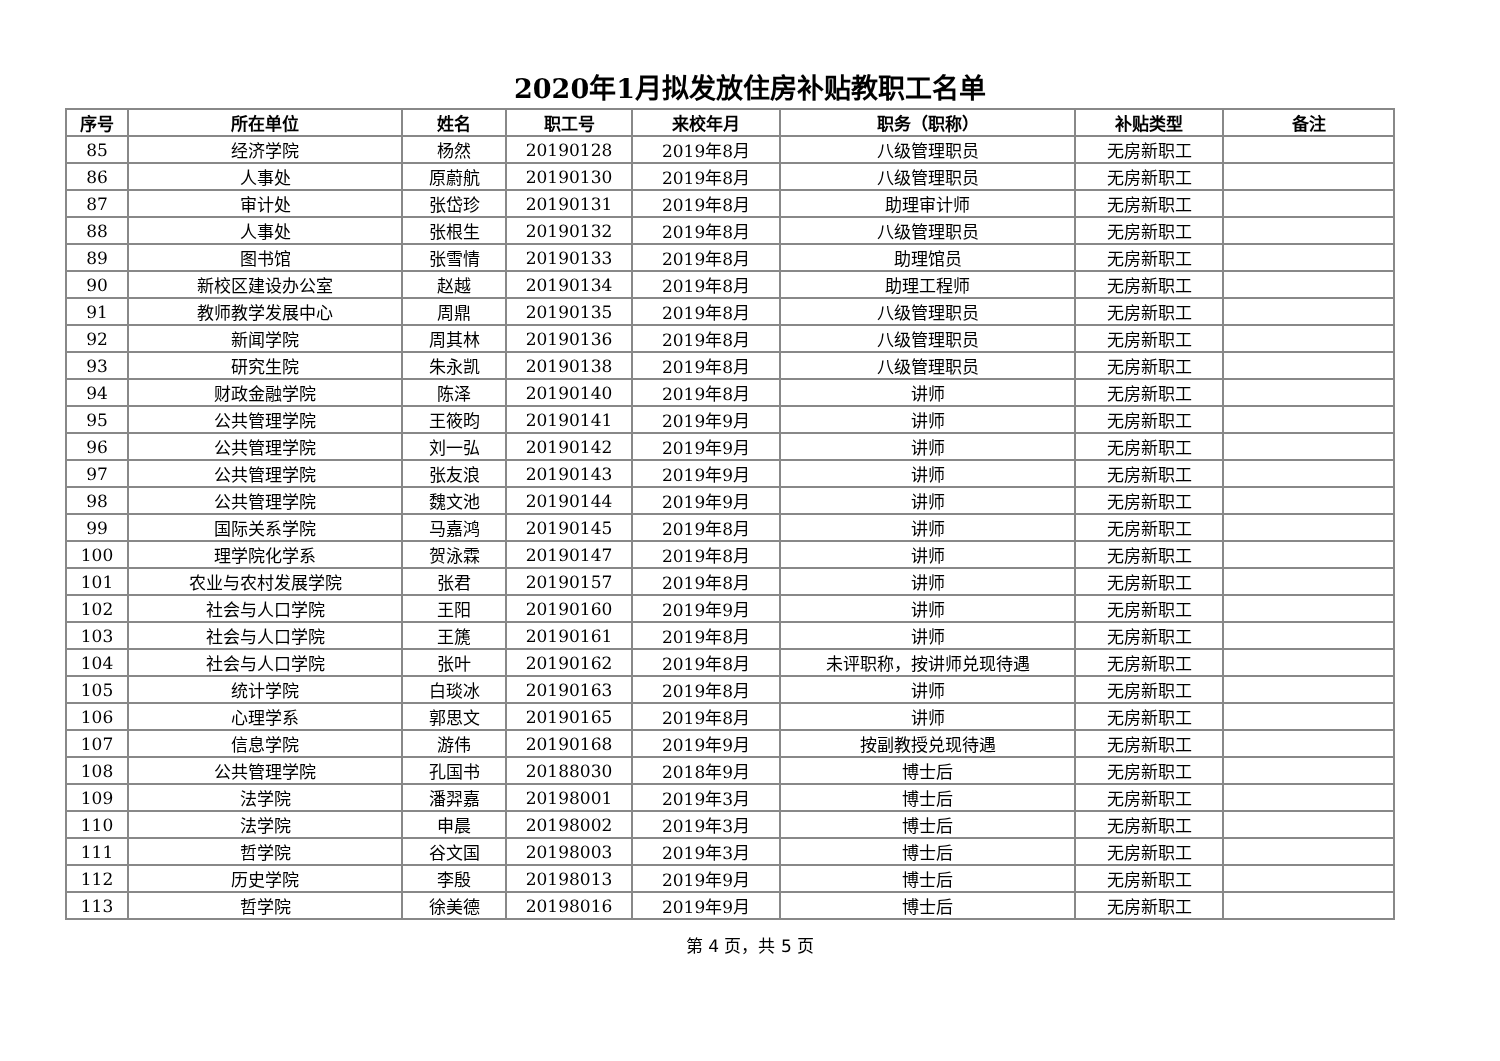2020年1月拟发放住房补贴教职工名单
| 序号 | 所在单位 | 姓名 | 职工号 | 来校年月 | 职务（职称） | 补贴类型 | 备注 |
| --- | --- | --- | --- | --- | --- | --- | --- |
| 85 | 经济学院 | 杨然 | 20190128 | 2019年8月 | 八级管理职员 | 无房新职工 | |
| 86 | 人事处 | 原蔚航 | 20190130 | 2019年8月 | 八级管理职员 | 无房新职工 | |
| 87 | 审计处 | 张岱珍 | 20190131 | 2019年8月 | 助理审计师 | 无房新职工 | |
| 88 | 人事处 | 张根生 | 20190132 | 2019年8月 | 八级管理职员 | 无房新职工 | |
| 89 | 图书馆 | 张雪情 | 20190133 | 2019年8月 | 助理馆员 | 无房新职工 | |
| 90 | 新校区建设办公室 | 赵越 | 20190134 | 2019年8月 | 助理工程师 | 无房新职工 | |
| 91 | 教师教学发展中心 | 周鼎 | 20190135 | 2019年8月 | 八级管理职员 | 无房新职工 | |
| 92 | 新闻学院 | 周其林 | 20190136 | 2019年8月 | 八级管理职员 | 无房新职工 | |
| 93 | 研究生院 | 朱永凯 | 20190138 | 2019年8月 | 八级管理职员 | 无房新职工 | |
| 94 | 财政金融学院 | 陈泽 | 20190140 | 2019年8月 | 讲师 | 无房新职工 | |
| 95 | 公共管理学院 | 王筱昀 | 20190141 | 2019年9月 | 讲师 | 无房新职工 | |
| 96 | 公共管理学院 | 刘一弘 | 20190142 | 2019年9月 | 讲师 | 无房新职工 | |
| 97 | 公共管理学院 | 张友浪 | 20190143 | 2019年9月 | 讲师 | 无房新职工 | |
| 98 | 公共管理学院 | 魏文池 | 20190144 | 2019年9月 | 讲师 | 无房新职工 | |
| 99 | 国际关系学院 | 马嘉鸿 | 20190145 | 2019年8月 | 讲师 | 无房新职工 | |
| 100 | 理学院化学系 | 贺泳霖 | 20190147 | 2019年8月 | 讲师 | 无房新职工 | |
| 101 | 农业与农村发展学院 | 张君 | 20190157 | 2019年8月 | 讲师 | 无房新职工 | |
| 102 | 社会与人口学院 | 王阳 | 20190160 | 2019年9月 | 讲师 | 无房新职工 | |
| 103 | 社会与人口学院 | 王篪 | 20190161 | 2019年8月 | 讲师 | 无房新职工 | |
| 104 | 社会与人口学院 | 张叶 | 20190162 | 2019年8月 | 未评职称，按讲师兑现待遇 | 无房新职工 | |
| 105 | 统计学院 | 白琰冰 | 20190163 | 2019年8月 | 讲师 | 无房新职工 | |
| 106 | 心理学系 | 郭思文 | 20190165 | 2019年8月 | 讲师 | 无房新职工 | |
| 107 | 信息学院 | 游伟 | 20190168 | 2019年9月 | 按副教授兑现待遇 | 无房新职工 | |
| 108 | 公共管理学院 | 孔国书 | 20188030 | 2018年9月 | 博士后 | 无房新职工 | |
| 109 | 法学院 | 潘羿嘉 | 20198001 | 2019年3月 | 博士后 | 无房新职工 | |
| 110 | 法学院 | 申晨 | 20198002 | 2019年3月 | 博士后 | 无房新职工 | |
| 111 | 哲学院 | 谷文国 | 20198003 | 2019年3月 | 博士后 | 无房新职工 | |
| 112 | 历史学院 | 李殷 | 20198013 | 2019年9月 | 博士后 | 无房新职工 | |
| 113 | 哲学院 | 徐美德 | 20198016 | 2019年9月 | 博士后 | 无房新职工 | |
第 4 页，共 5 页